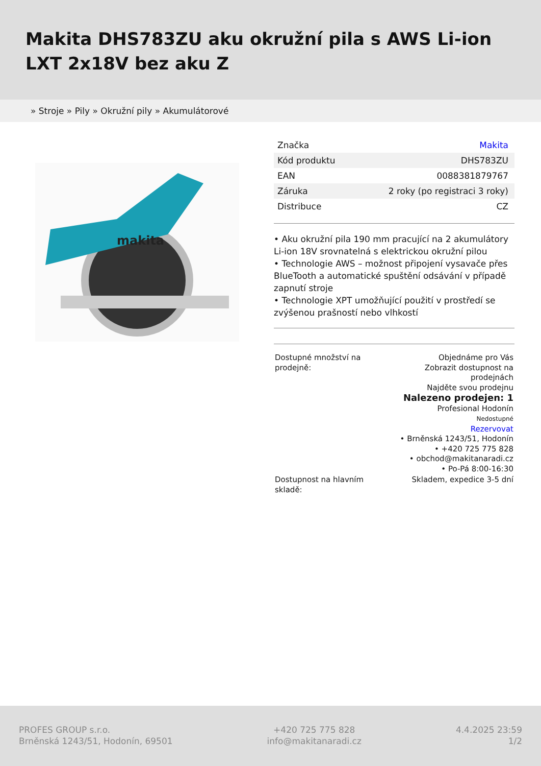Makita DHS783ZU aku okružní pila s AWS Li-ion LXT 2x18V bez aku Z
» Stroje » Pily » Okružní pily » Akumulátorové
makita
| Značka | Makita |
| Kód produktu | DHS783ZU |
| EAN | 0088381879767 |
| Záruka | 2 roky (po registraci 3 roky) |
| Distribuce | CZ |
• Aku okružní pila 190 mm pracující na 2 akumulátory Li-ion 18V srovnatelná s elektrickou okružní pilou
• Technologie AWS – možnost připojení vysavače přes BlueTooth a automatické spuštění odsávání v případě zapnutí stroje
• Technologie XPT umožňující použití v prostředí se zvýšenou prašností nebo vlhkostí
| Dostupné množství na prodejně: | Objednáme pro Vás Zobrazit dostupnost na prodejnách Najděte svou prodejnu Nalezeno prodejen: 1 Profesional Hodonín Nedostupné Rezervovat • Brněnská 1243/51, Hodonín • +420 725 775 828 • obchod@makitanaradi.cz • Po-Pá 8:00-16:30 |
| Dostupnost na hlavním skladě: | Skladem, expedice 3-5 dní |
PROFES GROUP s.r.o.
Brněnská 1243/51, Hodonín, 69501
+420 725 775 828
info@makitanaradi.cz
4.4.2025 23:59
1/2